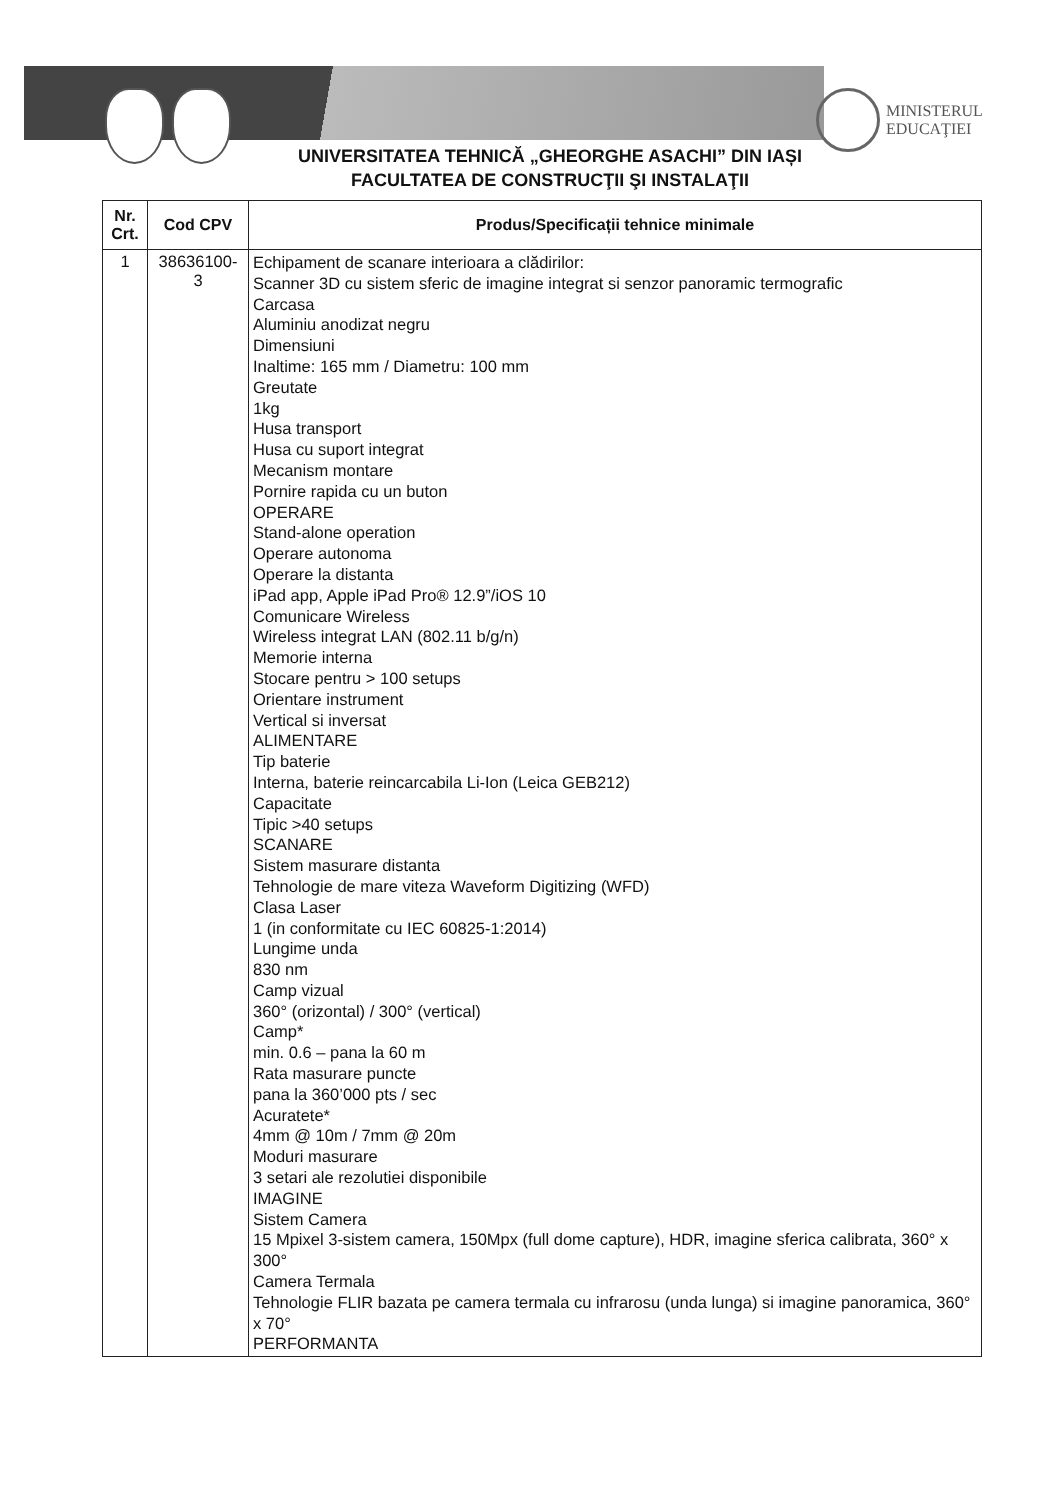MINISTERUL
EDUCAŢIEI
UNIVERSITATEA TEHNICĂ „GHEORGHE ASACHI” DIN IAȘI
FACULTATEA DE CONSTRUCŢII ŞI INSTALAŢII
| Nr. Crt. | Cod CPV | Produs/Specificații tehnice minimale |
| --- | --- | --- |
| 1 | 38636100- 3 | Echipament de scanare interioara a clădirilor: Scanner 3D cu sistem sferic de imagine integrat si senzor panoramic termografic Carcasa Aluminiu anodizat negru Dimensiuni Inaltime: 165 mm / Diametru: 100 mm Greutate 1kg Husa transport Husa cu suport integrat Mecanism montare Pornire rapida cu un buton OPERARE Stand-alone operation Operare autonoma Operare la distanta iPad app, Apple iPad Pro® 12.9”/iOS 10 Comunicare Wireless Wireless integrat LAN (802.11 b/g/n) Memorie interna Stocare pentru > 100 setups Orientare instrument Vertical si inversat ALIMENTARE Tip baterie Interna, baterie reincarcabila Li-Ion (Leica GEB212) Capacitate Tipic >40 setups SCANARE Sistem masurare distanta Tehnologie de mare viteza Waveform Digitizing (WFD) Clasa Laser 1 (in conformitate cu IEC 60825-1:2014) Lungime unda 830 nm Camp vizual 360° (orizontal) / 300° (vertical) Camp* min. 0.6 – pana la 60 m Rata masurare puncte pana la 360’000 pts / sec Acuratete* 4mm @ 10m / 7mm @ 20m Moduri masurare 3 setari ale rezolutiei disponibile IMAGINE Sistem Camera 15 Mpixel 3-sistem camera, 150Mpx (full dome capture), HDR, imagine sferica calibrata, 360° x 300° Camera Termala Tehnologie FLIR bazata pe camera termala cu infrarosu (unda lunga) si imagine panoramica, 360° x 70° PERFORMANTA |